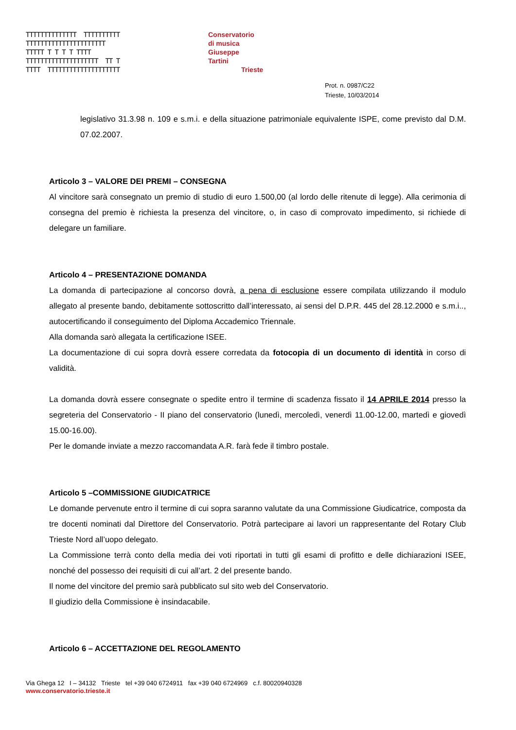TTTTTTTTTTTTTT TTTTTTTTTT TTTTTTTTTTTTTTTTTTTTTT TTTTT T T T T TTTT TTTTTTTTTTTTTTTTTTTT TT T TTTT TTTTTTTTTTTTTTTTTTTT
Conservatorio
di musica
Giuseppe
Tartini
Trieste
Prot. n. 0987/C22
Trieste, 10/03/2014
legislativo 31.3.98 n. 109 e s.m.i. e della situazione patrimoniale equivalente ISPE, come previsto dal D.M. 07.02.2007.
Articolo 3 – VALORE DEI PREMI – CONSEGNA
Al vincitore sarà consegnato un premio di studio di euro 1.500,00 (al lordo delle ritenute di legge). Alla cerimonia di consegna del premio è richiesta la presenza del vincitore, o, in caso di comprovato impedimento, si richiede di delegare un familiare.
Articolo 4 – PRESENTAZIONE DOMANDA
La domanda di partecipazione al concorso dovrà, a pena di esclusione essere compilata utilizzando il modulo allegato al presente bando, debitamente sottoscritto dall’interessato, ai sensi del D.P.R. 445 del 28.12.2000 e s.m.i.., autocertificando il conseguimento del Diploma Accademico Triennale.
Alla domanda sarò allegata la certificazione ISEE.
La documentazione di cui sopra dovrà essere corredata da fotocopia di un documento di identità in corso di validità.
La domanda dovrà essere consegnate o spedite entro il termine di scadenza fissato il 14 APRILE 2014 presso la segreteria del Conservatorio - II piano del conservatorio (lunedì, mercoledì, venerdì 11.00-12.00, martedì e giovedì 15.00-16.00).
Per le domande inviate a mezzo raccomandata A.R. farà fede il timbro postale.
Articolo 5 –COMMISSIONE GIUDICATRICE
Le domande pervenute entro il termine di cui sopra saranno valutate da una Commissione Giudicatrice, composta da tre docenti nominati dal Direttore del Conservatorio. Potrà partecipare ai lavori un rappresentante del Rotary Club Trieste Nord all’uopo delegato.
La Commissione terrà conto della media dei voti riportati in tutti gli esami di profitto e delle dichiarazioni ISEE, nonché del possesso dei requisiti di cui all’art. 2 del presente bando.
Il nome del vincitore del premio sarà pubblicato sul sito web del Conservatorio.
Il giudizio della Commissione è insindacabile.
Articolo 6 – ACCETTAZIONE DEL REGOLAMENTO
Via Ghega 12 I – 34132 Trieste tel +39 040 6724911 fax +39 040 6724969 c.f. 80020940328
www.conservatorio.trieste.it